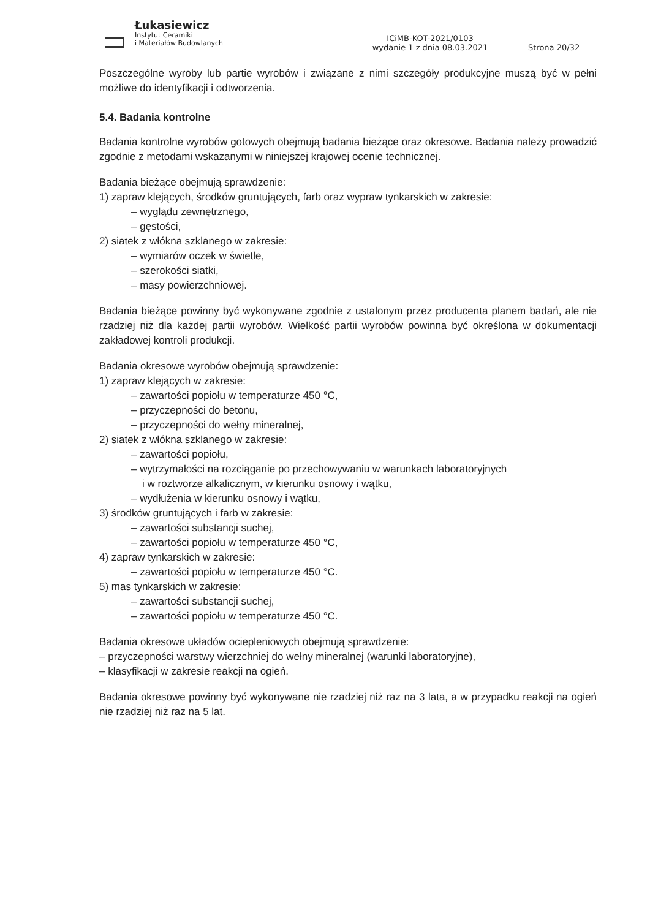Łukasiewicz
Instytut Ceramiki
i Materiałów Budowlanych
ICiMB-KOT-2021/0103
wydanie 1 z dnia 08.03.2021
Strona 20/32
Poszczególne wyroby lub partie wyrobów i związane z nimi szczegóły produkcyjne muszą być w pełni możliwe do identyfikacji i odtworzenia.
5.4. Badania kontrolne
Badania kontrolne wyrobów gotowych obejmują badania bieżące oraz okresowe. Badania należy prowadzić zgodnie z metodami wskazanymi w niniejszej krajowej ocenie technicznej.
Badania bieżące obejmują sprawdzenie:
1) zapraw klejących, środków gruntujących, farb oraz wypraw tynkarskich w zakresie:
– wyglądu zewnętrznego,
– gęstości,
2) siatek z włókna szklanego w zakresie:
– wymiarów oczek w świetle,
– szerokości siatki,
– masy powierzchniowej.
Badania bieżące powinny być wykonywane zgodnie z ustalonym przez producenta planem badań, ale nie rzadziej niż dla każdej partii wyrobów. Wielkość partii wyrobów powinna być określona w dokumentacji zakładowej kontroli produkcji.
Badania okresowe wyrobów obejmują sprawdzenie:
1) zapraw klejących w zakresie:
– zawartości popiołu w temperaturze 450 °C,
– przyczepności do betonu,
– przyczepności do wełny mineralnej,
2) siatek z włókna szklanego w zakresie:
– zawartości popiołu,
– wytrzymałości na rozciąganie po przechowywaniu w warunkach laboratoryjnych
i w roztworze alkalicznym, w kierunku osnowy i wątku,
– wydłużenia w kierunku osnowy i wątku,
3) środków gruntujących i farb w zakresie:
– zawartości substancji suchej,
– zawartości popiołu w temperaturze 450 °C,
4) zapraw tynkarskich w zakresie:
– zawartości popiołu w temperaturze 450 °C.
5) mas tynkarskich w zakresie:
– zawartości substancji suchej,
– zawartości popiołu w temperaturze 450 °C.
Badania okresowe układów ociepleniowych obejmują sprawdzenie:
– przyczepności warstwy wierzchniej do wełny mineralnej (warunki laboratoryjne),
– klasyfikacji w zakresie reakcji na ogień.
Badania okresowe powinny być wykonywane nie rzadziej niż raz na 3 lata, a w przypadku reakcji na ogień nie rzadziej niż raz na 5 lat.